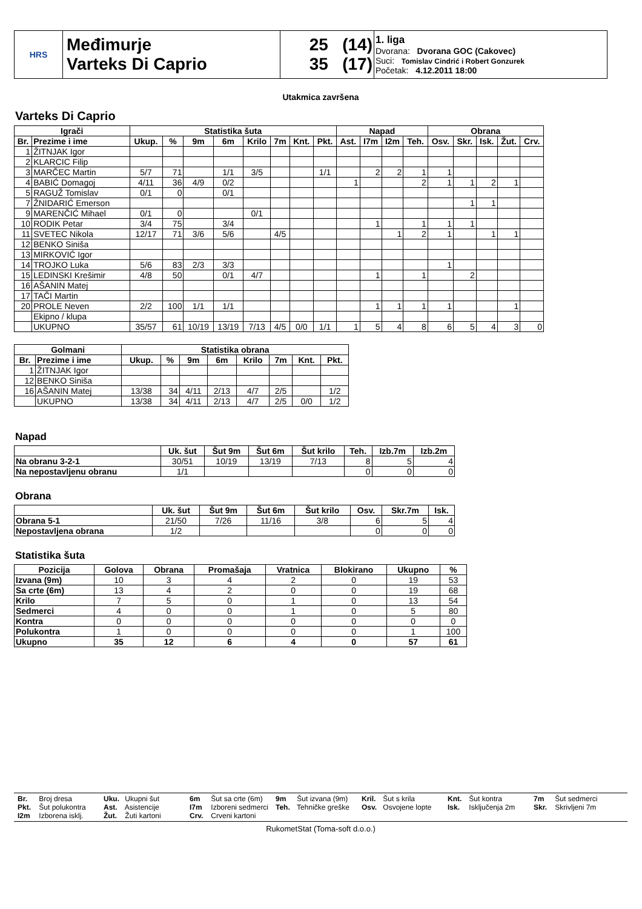| HRS | Međimurje Varteks Di Caprio | 25 (14) 35 (17) | 1. liga Dvorana: Dvorana GOC (Cakovec) Suci: Tomislav Cindrić i Robert Gonzurek Početak: 4.12.2011 18:00 |
Utakmica završena
Varteks Di Caprio
| Igrači | | Statistika šuta | | | | | | | | Napad | | | | Obrana | | | | |
| --- | --- | --- | --- | --- | --- | --- | --- | --- | --- | --- | --- | --- | --- | --- | --- | --- | --- | --- |
| Br. | Prezime i ime | Ukup. | % | 9m | 6m | Krilo | 7m | Knt. | Pkt. | Ast. | I7m | I2m | Teh. | Osv. | Skr. | Isk. | Žut. | Crv. |
| 1 | ŽITNJAK Igor | | | | | | | | | | | | | | | | | |
| 2 | KLARCIC Filip | | | | | | | | | | | | | | | | | |
| 3 | MARČEC Martin | 5/7 | 71 | | 1/1 | 3/5 | | | 1/1 | | 2 | 2 | 1 | 1 | | | | |
| 4 | BABIĆ Domagoj | 4/11 | 36 | 4/9 | 0/2 | | | | | 1 | | | 2 | 1 | 1 | 2 | 1 | |
| 5 | RAGUŽ Tomislav | 0/1 | 0 | | 0/1 | | | | | | | | | | | | | |
| 7 | ŽNIDARIĆ Emerson | | | | | | | | | | | | | | 1 | 1 | | |
| 9 | MARENČIĆ Mihael | 0/1 | 0 | | | 0/1 | | | | | | | | | | | | |
| 10 | RODIK Petar | 3/4 | 75 | | 3/4 | | | | | | 1 | | 1 | 1 | 1 | | | |
| 11 | SVETEC Nikola | 12/17 | 71 | 3/6 | 5/6 | | 4/5 | | | | | 1 | 2 | 1 | | 1 | 1 | |
| 12 | BENKO Siniša | | | | | | | | | | | | | | | | | |
| 13 | MIRKOVIĆ Igor | | | | | | | | | | | | | | | | | |
| 14 | TROJKO Luka | 5/6 | 83 | 2/3 | 3/3 | | | | | | | | | 1 | | | | |
| 15 | LEDINSKI Krešimir | 4/8 | 50 | | 0/1 | 4/7 | | | | | 1 | | 1 | | 2 | | | |
| 16 | AŠANIN Matej | | | | | | | | | | | | | | | | | |
| 17 | TAČI Martin | | | | | | | | | | | | | | | | | |
| 20 | PROLE Neven | 2/2 | 100 | 1/1 | 1/1 | | | | | | 1 | 1 | 1 | 1 | | | 1 | |
| | Ekipno / klupa | | | | | | | | | | | | | | | | | |
| | UKUPNO | 35/57 | 61 | 10/19 | 13/19 | 7/13 | 4/5 | 0/0 | 1/1 | 1 | 5 | 4 | 8 | 6 | 5 | 4 | 3 | 0 |
| Golmani | | Statistika obrana | | | | | | | |
| --- | --- | --- | --- | --- | --- | --- | --- | --- | --- |
| Br. | Prezime i ime | Ukup. | % | 9m | 6m | Krilo | 7m | Knt. | Pkt. |
| 1 | ŽITNJAK Igor | | | | | | | | |
| 12 | BENKO Siniša | | | | | | | | |
| 16 | AŠANIN Matej | 13/38 | 34 | 4/11 | 2/13 | 4/7 | 2/5 | | 1/2 |
| | UKUPNO | 13/38 | 34 | 4/11 | 2/13 | 4/7 | 2/5 | 0/0 | 1/2 |
Napad
| | Uk. šut | Šut 9m | Šut 6m | Šut krilo | Teh. | Izb.7m | Izb.2m |
| --- | --- | --- | --- | --- | --- | --- | --- |
| Na obranu 3-2-1 | 30/51 | 10/19 | 13/19 | 7/13 | 8 | 5 | 4 |
| Na nepostavljenu obranu | 1/1 | | | | 0 | 0 | 0 |
Obrana
| | Uk. šut | Šut 9m | Šut 6m | Šut krilo | Osv. | Skr.7m | Isk. |
| --- | --- | --- | --- | --- | --- | --- | --- |
| Obrana 5-1 | 21/50 | 7/26 | 11/16 | 3/8 | 6 | 5 | 4 |
| Nepostavljena obrana | 1/2 | | | | 0 | 0 | 0 |
Statistika šuta
| Pozicija | Golova | Obrana | Promašaja | Vratnica | Blokirano | Ukupno | % |
| --- | --- | --- | --- | --- | --- | --- | --- |
| Izvana (9m) | 10 | 3 | 4 | 2 | 0 | 19 | 53 |
| Sa crte (6m) | 13 | 4 | 2 | 0 | 0 | 19 | 68 |
| Krilo | 7 | 5 | 0 | 1 | 0 | 13 | 54 |
| Sedmerci | 4 | 0 | 0 | 1 | 0 | 5 | 80 |
| Kontra | 0 | 0 | 0 | 0 | 0 | 0 | 0 |
| Polukontra | 1 | 0 | 0 | 0 | 0 | 1 | 100 |
| Ukupno | 35 | 12 | 6 | 4 | 0 | 57 | 61 |
Br. Broj dresa Uku. Ukupni šut 6m Šut sa crte (6m) 9m Šut izvana (9m) Kril. Šut s krila Knt. Šut kontra 7m Šut sedmerci Pkt. Šut polukontra Ast. Asistencije I7m Izboreni sedmerci Teh. Tehničke greške Osv. Osvojene lopte Isk. Isključenja 2m Skr. Skrivljeni 7m I2m Izborena isklj. Žut. Žuti kartoni Crv. Crveni kartoni
RukometStat (Toma-soft d.o.o.)